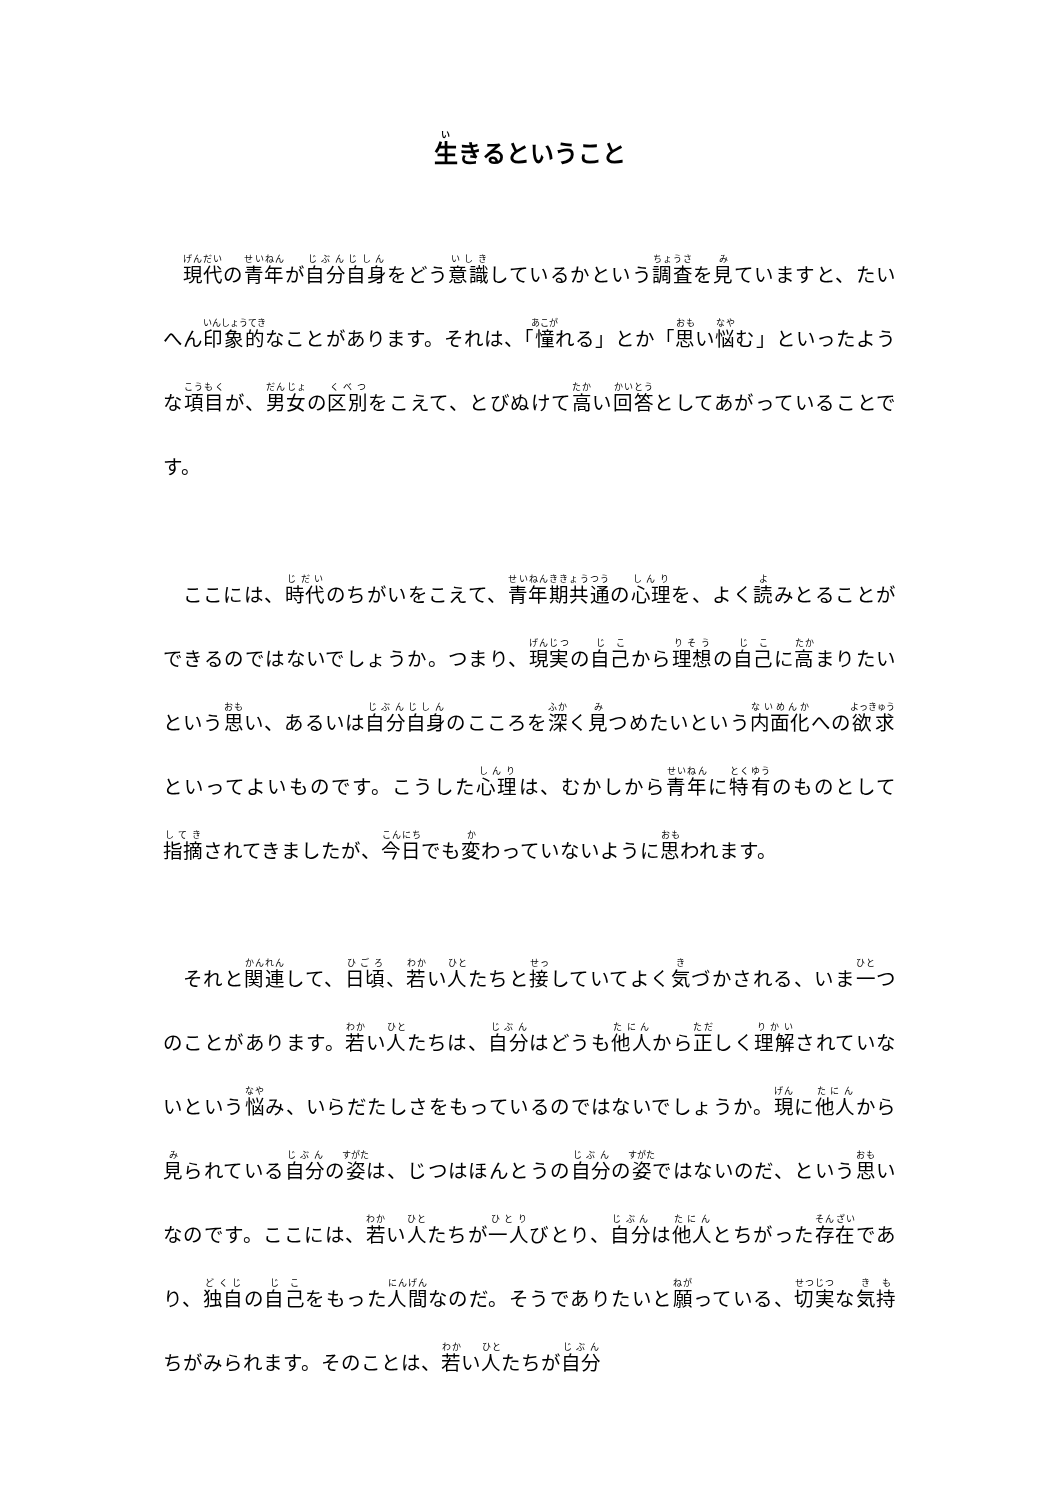生きるということ
現代の青年が自分自身をどう意識しているかという調査を見ていますと、たいへん印象的なことがあります。それは、「憧れる」とか「思い悩む」といったような項目が、男女の区別をこえて、とびぬけて高い回答としてあがっていることです。
ここには、時代のちがいをこえて、青年期共通の心理を、よく読みとることができるのではないでしょうか。つまり、現実の自己から理想の自己に高まりたいという思い、あるいは自分自身のこころを深く見つめたいという内面化への欲求といってよいものです。こうした心理は、むかしから青年に特有のものとして指摘されてきましたが、今日でも変わっていないように思われます。
それと関連して、日頃、若い人たちと接していてよく気づかされる、いま一つのことがあります。若い人たちは、自分はどうも他人から正しく理解されていないという悩み、いらだたしさをもっているのではないでしょうか。現に他人から見られている自分の姿は、じつはほんとうの自分の姿ではないのだ、という思いなのです。ここには、若い人たちが一人びとり、自分は他人とちがった存在であり、独自の自己をもった人間なのだ。そうでありたいと願っている、切実な気持ちがみられます。そのことは、若い人たちが自分